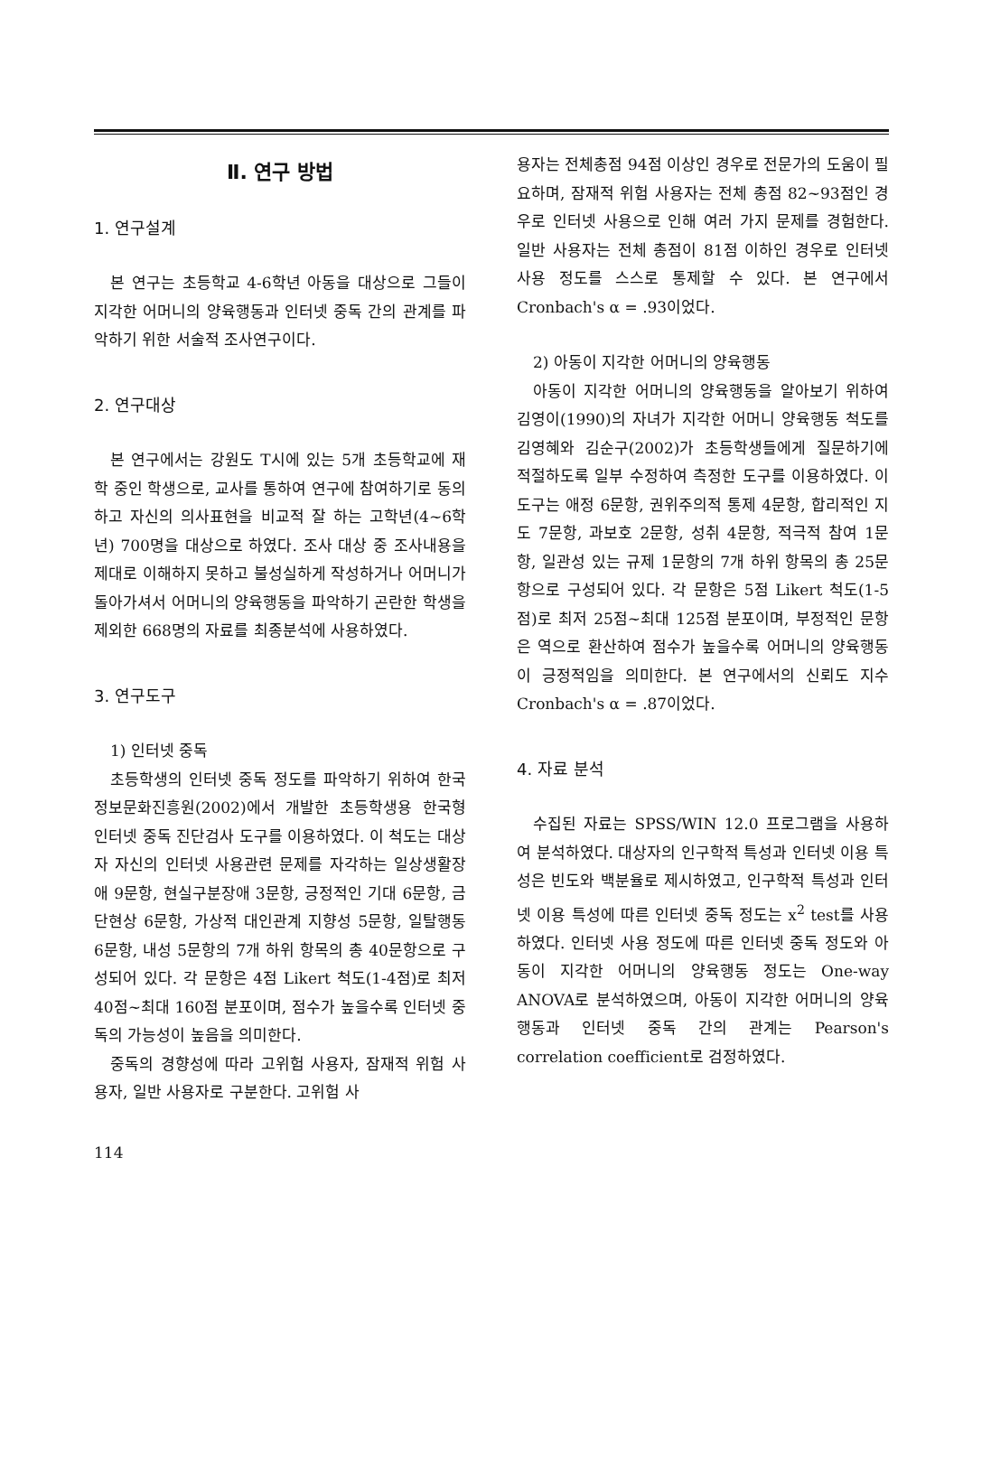Ⅱ. 연구 방법
1. 연구설계
본 연구는 초등학교 4-6학년 아동을 대상으로 그들이 지각한 어머니의 양육행동과 인터넷 중독 간의 관계를 파악하기 위한 서술적 조사연구이다.
2. 연구대상
본 연구에서는 강원도 T시에 있는 5개 초등학교에 재학 중인 학생으로, 교사를 통하여 연구에 참여하기로 동의하고 자신의 의사표현을 비교적 잘 하는 고학년(4~6학년) 700명을 대상으로 하였다. 조사 대상 중 조사내용을 제대로 이해하지 못하고 불성실하게 작성하거나 어머니가 돌아가셔서 어머니의 양육행동을 파악하기 곤란한 학생을 제외한 668명의 자료를 최종분석에 사용하였다.
3. 연구도구
1) 인터넷 중독
초등학생의 인터넷 중독 정도를 파악하기 위하여 한국정보문화진흥원(2002)에서 개발한 초등학생용 한국형 인터넷 중독 진단검사 도구를 이용하였다. 이 척도는 대상자 자신의 인터넷 사용관련 문제를 자각하는 일상생활장애 9문항, 현실구분장애 3문항, 긍정적인 기대 6문항, 금단현상 6문항, 가상적 대인관계 지향성 5문항, 일탈행동 6문항, 내성 5문항의 7개 하위 항목의 총 40문항으로 구성되어 있다. 각 문항은 4점 Likert 척도(1-4점)로 최저 40점~최대 160점 분포이며, 점수가 높을수록 인터넷 중독의 가능성이 높음을 의미한다.
중독의 경향성에 따라 고위험 사용자, 잠재적 위험 사용자, 일반 사용자로 구분한다. 고위험 사
용자는 전체총점 94점 이상인 경우로 전문가의 도움이 필요하며, 잠재적 위험 사용자는 전체 총점 82~93점인 경우로 인터넷 사용으로 인해 여러 가지 문제를 경험한다. 일반 사용자는 전체 총점이 81점 이하인 경우로 인터넷 사용 정도를 스스로 통제할 수 있다. 본 연구에서 Cronbach's α = .93이었다.
2) 아동이 지각한 어머니의 양육행동
아동이 지각한 어머니의 양육행동을 알아보기 위하여 김영이(1990)의 자녀가 지각한 어머니 양육행동 척도를 김영혜와 김순구(2002)가 초등학생들에게 질문하기에 적절하도록 일부 수정하여 측정한 도구를 이용하였다. 이 도구는 애정 6문항, 권위주의적 통제 4문항, 합리적인 지도 7문항, 과보호 2문항, 성취 4문항, 적극적 참여 1문항, 일관성 있는 규제 1문항의 7개 하위 항목의 총 25문항으로 구성되어 있다. 각 문항은 5점 Likert 척도(1-5점)로 최저 25점~최대 125점 분포이며, 부정적인 문항은 역으로 환산하여 점수가 높을수록 어머니의 양육행동이 긍정적임을 의미한다. 본 연구에서의 신뢰도 지수 Cronbach's α = .87이었다.
4. 자료 분석
수집된 자료는 SPSS/WIN 12.0 프로그램을 사용하여 분석하였다. 대상자의 인구학적 특성과 인터넷 이용 특성은 빈도와 백분율로 제시하였고, 인구학적 특성과 인터넷 이용 특성에 따른 인터넷 중독 정도는 x<sup>2</sup> test를 사용하였다. 인터넷 사용 정도에 따른 인터넷 중독 정도와 아동이 지각한 어머니의 양육행동 정도는 One-way ANOVA로 분석하였으며, 아동이 지각한 어머니의 양육행동과 인터넷 중독 간의 관계는 Pearson's correlation coefficient로 검정하였다.
114